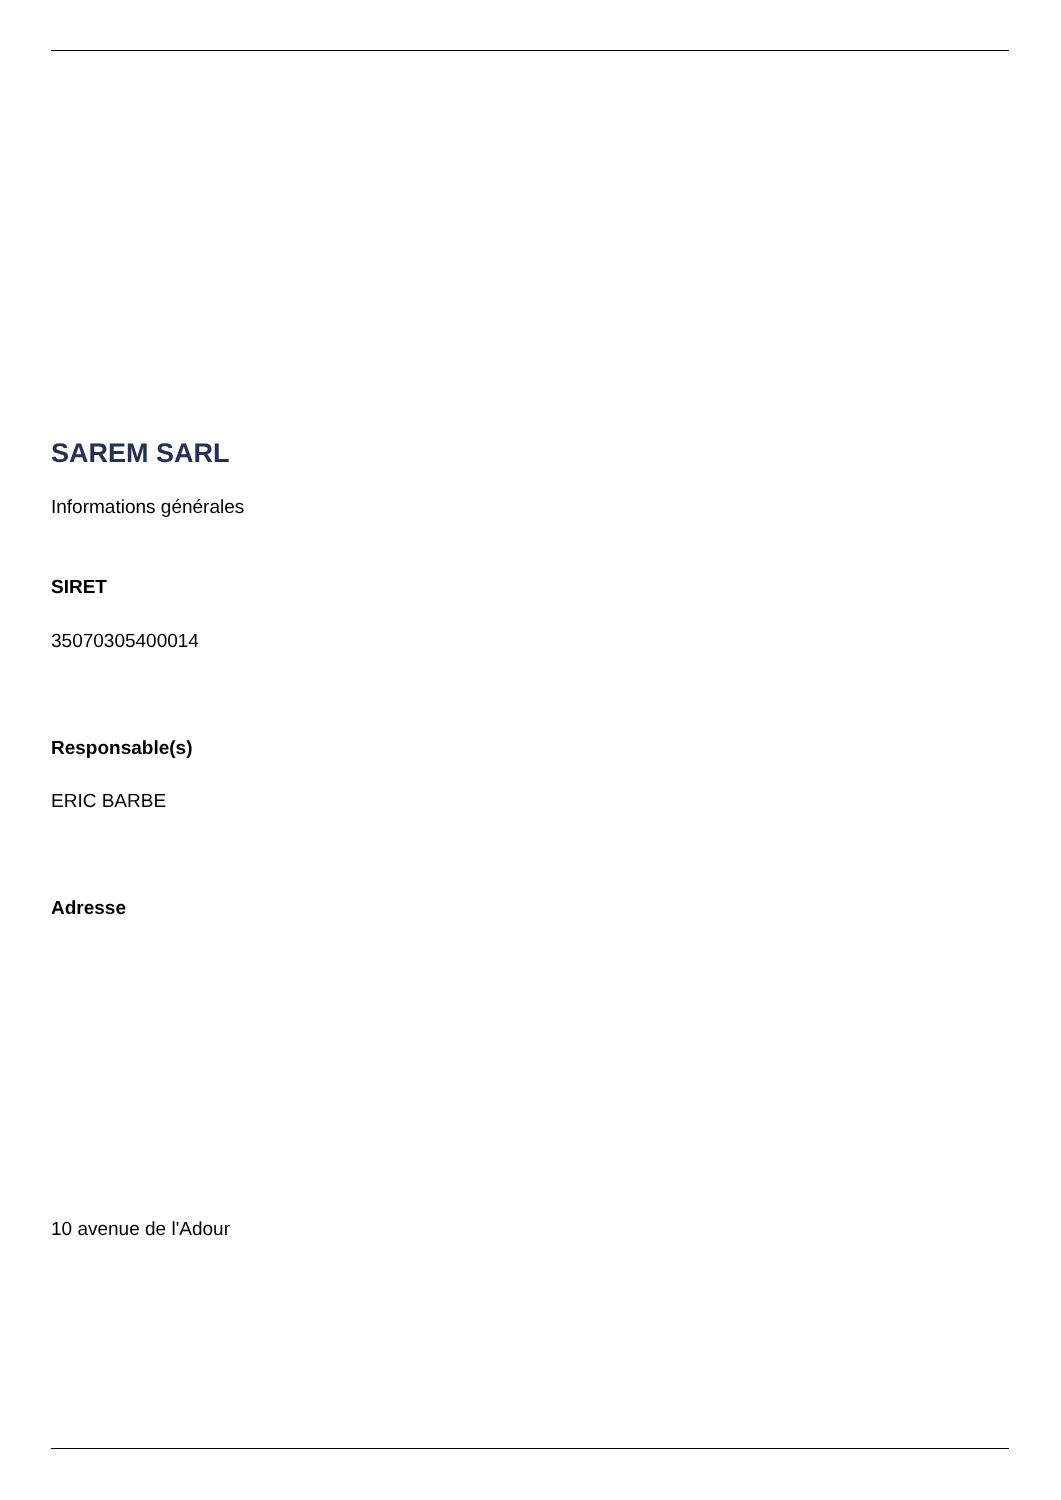SAREM SARL
Informations générales
SIRET
35070305400014
Responsable(s)
ERIC BARBE
Adresse
10 avenue de l'Adour